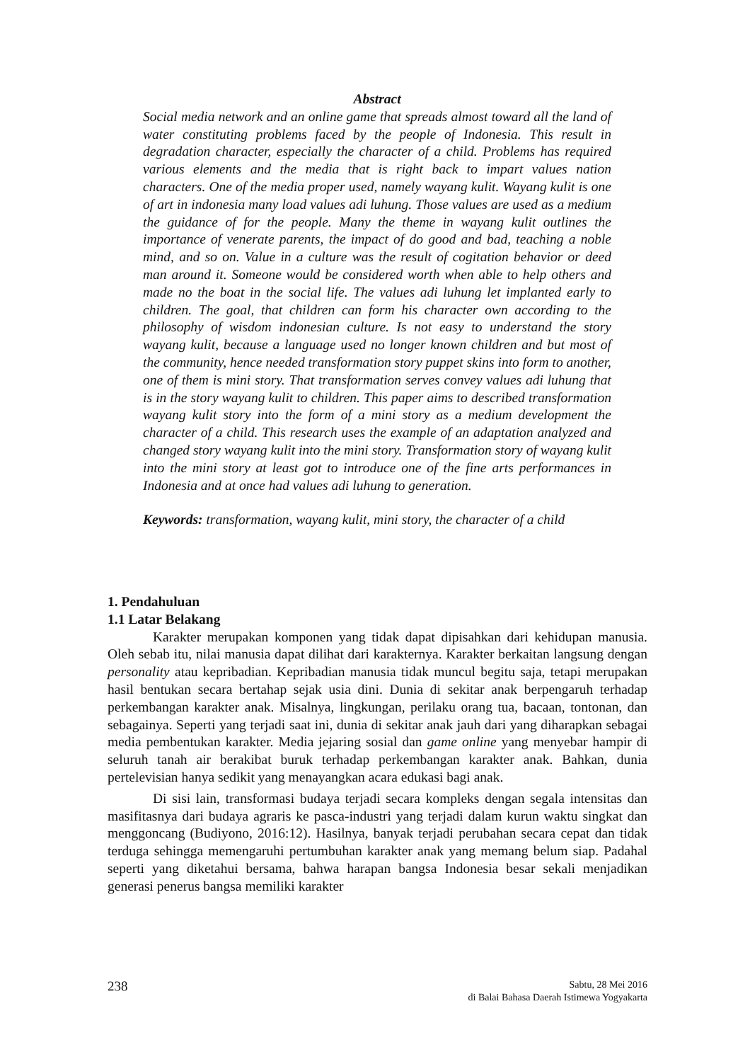Abstract
Social media network and an online game that spreads almost toward all the land of water constituting problems faced by the people of Indonesia. This result in degradation character, especially the character of a child. Problems has required various elements and the media that is right back to impart values nation characters. One of the media proper used, namely wayang kulit. Wayang kulit is one of art in indonesia many load values adi luhung. Those values are used as a medium the guidance of for the people. Many the theme in wayang kulit outlines the importance of venerate parents, the impact of do good and bad, teaching a noble mind, and so on. Value in a culture was the result of cogitation behavior or deed man around it. Someone would be considered worth when able to help others and made no the boat in the social life. The values adi luhung let implanted early to children. The goal, that children can form his character own according to the philosophy of wisdom indonesian culture. Is not easy to understand the story wayang kulit, because a language used no longer known children and but most of the community, hence needed transformation story puppet skins into form to another, one of them is mini story. That transformation serves convey values adi luhung that is in the story wayang kulit to children. This paper aims to described transformation wayang kulit story into the form of a mini story as a medium development the character of a child. This research uses the example of an adaptation analyzed and changed story wayang kulit into the mini story. Transformation story of wayang kulit into the mini story at least got to introduce one of the fine arts performances in Indonesia and at once had values adi luhung to generation.
Keywords: transformation, wayang kulit, mini story, the character of a child
1. Pendahuluan
1.1 Latar Belakang
Karakter merupakan komponen yang tidak dapat dipisahkan dari kehidupan manusia. Oleh sebab itu, nilai manusia dapat dilihat dari karakternya. Karakter berkaitan langsung dengan personality atau kepribadian. Kepribadian manusia tidak muncul begitu saja, tetapi merupakan hasil bentukan secara bertahap sejak usia dini. Dunia di sekitar anak berpengaruh terhadap perkembangan karakter anak. Misalnya, lingkungan, perilaku orang tua, bacaan, tontonan, dan sebagainya. Seperti yang terjadi saat ini, dunia di sekitar anak jauh dari yang diharapkan sebagai media pembentukan karakter. Media jejaring sosial dan game online yang menyebar hampir di seluruh tanah air berakibat buruk terhadap perkembangan karakter anak. Bahkan, dunia pertelevisian hanya sedikit yang menayangkan acara edukasi bagi anak.
Di sisi lain, transformasi budaya terjadi secara kompleks dengan segala intensitas dan masifitasnya dari budaya agraris ke pasca-industri yang terjadi dalam kurun waktu singkat dan menggoncang (Budiyono, 2016:12). Hasilnya, banyak terjadi perubahan secara cepat dan tidak terduga sehingga memengaruhi pertumbuhan karakter anak yang memang belum siap. Padahal seperti yang diketahui bersama, bahwa harapan bangsa Indonesia besar sekali menjadikan generasi penerus bangsa memiliki karakter
238
Sabtu, 28 Mei 2016
di Balai Bahasa Daerah Istimewa Yogyakarta